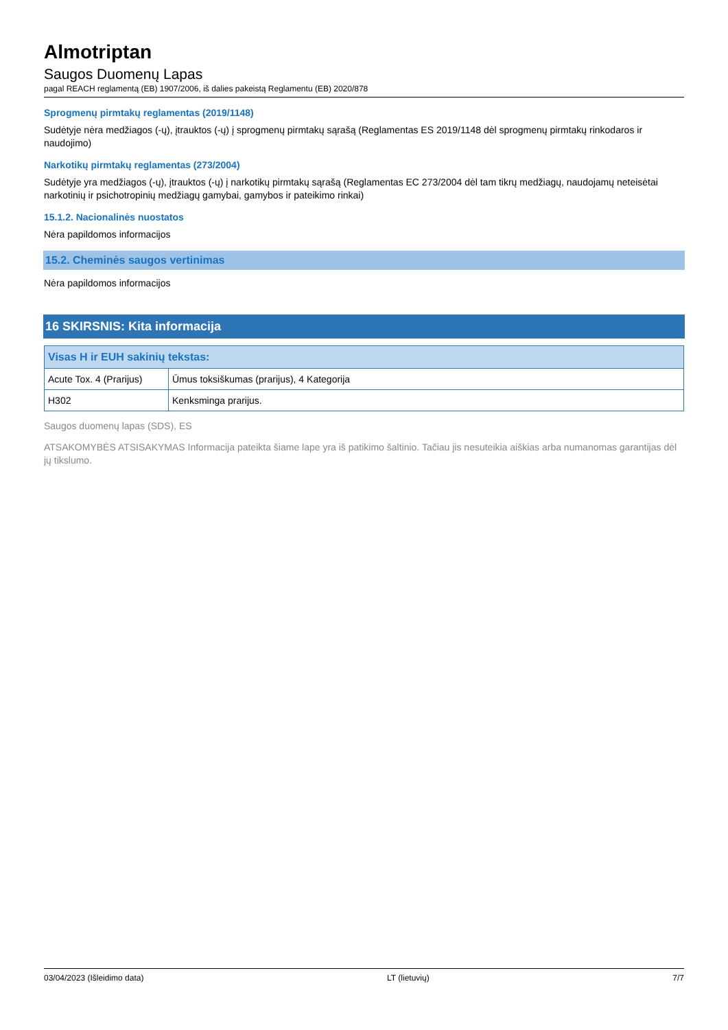Almotriptan
Saugos Duomenų Lapas
pagal REACH reglamentą (EB) 1907/2006, iš dalies pakeistą Reglamentu (EB) 2020/878
Sprogmenų pirmtakų reglamentas (2019/1148)
Sudėtyje nėra medžiagos (-ų), įtrauktos (-ų) į sprogmenų pirmtakų sąrašą (Reglamentas ES 2019/1148 dėl sprogmenų pirmtakų rinkodaros ir naudojimo)
Narkotikų pirmtakų reglamentas (273/2004)
Sudėtyje yra medžiagos (-ų), įtrauktos (-ų) į narkotikų pirmtakų sąrašą (Reglamentas EC 273/2004 dėl tam tikrų medžiagų, naudojamų neteisėtai narkotinių ir psichotropinių medžiagų gamybai, gamybos ir pateikimo rinkai)
15.1.2. Nacionalinės nuostatos
Nėra papildomos informacijos
15.2. Cheminės saugos vertinimas
Nėra papildomos informacijos
16 SKIRSNIS: Kita informacija
| Visas H ir EUH sakinių tekstas: | |
| --- | --- |
| Acute Tox. 4 (Prarijus) | Ūmus toksiškumas (prarijus), 4 Kategorija |
| H302 | Kenksminga prarijus. |
Saugos duomenų lapas (SDS), ES
ATSAKOMYBĖS ATSISAKYMAS Informacija pateikta šiame lape yra iš patikimo šaltinio. Tačiau jis nesuteikia aiškias arba numanomas garantijas dėl jų tikslumo.
03/04/2023 (Išleidimo data) LT (lietuvių) 7/7